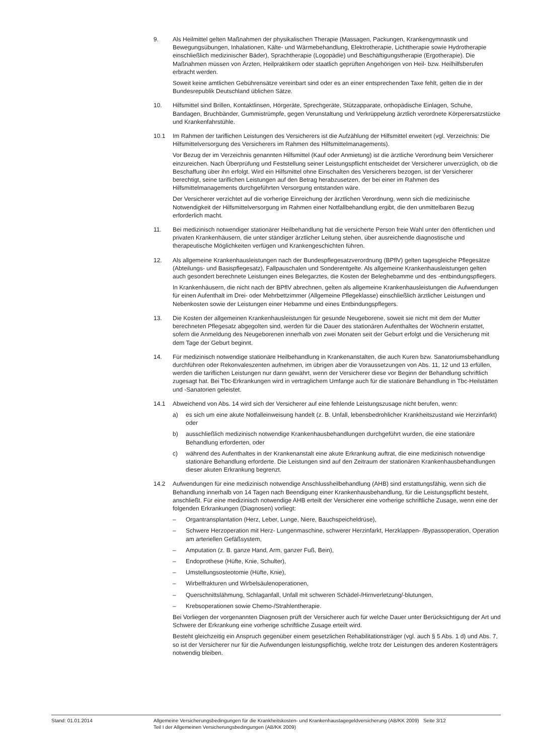9. Als Heilmittel gelten Maßnahmen der physikalischen Therapie (Massagen, Packungen, Krankengymnastik und Bewegungsübungen, Inhalationen, Kälte- und Wärmebehandlung, Elektrotherapie, Lichttherapie sowie Hydrotherapie einschließlich medizinischer Bäder), Sprachtherapie (Logopädie) und Beschäftigungstherapie (Ergotherapie). Die Maßnahmen müssen von Ärzten, Heilpraktikern oder staatlich geprüften Angehörigen von Heil- bzw. Heilhilfsberufen erbracht werden.
Soweit keine amtlichen Gebührensätze vereinbart sind oder es an einer entsprechenden Taxe fehlt, gelten die in der Bundesrepublik Deutschland üblichen Sätze.
10. Hilfsmittel sind Brillen, Kontaktlinsen, Hörgeräte, Sprechgeräte, Stützapparate, orthopädische Einlagen, Schuhe, Bandagen, Bruchbänder, Gummistrümpfe, gegen Verunstaltung und Verkrüppelung ärztlich verordnete Körperersatzstücke und Krankenfahrstühle.
10.1 Im Rahmen der tariflichen Leistungen des Versicherers ist die Aufzählung der Hilfsmittel erweitert (vgl. Verzeichnis: Die Hilfsmittelversorgung des Versicherers im Rahmen des Hilfsmittelmanagements).
Vor Bezug der im Verzeichnis genannten Hilfsmittel (Kauf oder Anmietung) ist die ärztliche Verordnung beim Versicherer einzureichen. Nach Überprüfung und Feststellung seiner Leistungspflicht entscheidet der Versicherer unverzüglich, ob die Beschaffung über ihn erfolgt. Wird ein Hilfsmittel ohne Einschalten des Versicherers bezogen, ist der Versicherer berechtigt, seine tariflichen Leistungen auf den Betrag herabzusetzen, der bei einer im Rahmen des Hilfsmittelmanagements durchgeführten Versorgung entstanden wäre.
Der Versicherer verzichtet auf die vorherige Einreichung der ärztlichen Verordnung, wenn sich die medizinische Notwendigkeit der Hilfsmittelversorgung im Rahmen einer Notfallbehandlung ergibt, die den unmittelbaren Bezug erforderlich macht.
11. Bei medizinisch notwendiger stationärer Heilbehandlung hat die versicherte Person freie Wahl unter den öffentlichen und privaten Krankenhäusern, die unter ständiger ärztlicher Leitung stehen, über ausreichende diagnostische und therapeutische Möglichkeiten verfügen und Krankengeschichten führen.
12. Als allgemeine Krankenhausleistungen nach der Bundespflegesatzverordnung (BPflV) gelten tagesgleiche Pflegesätze (Abteilungs- und Basispflegesatz), Fallpauschalen und Sonderentgelte. Als allgemeine Krankenhausleistungen gelten auch gesondert berechnete Leistungen eines Belegarztes, die Kosten der Beleghebamme und des -entbindungspflegers.
In Krankenhäusern, die nicht nach der BPflV abrechnen, gelten als allgemeine Krankenhausleistungen die Aufwendungen für einen Aufenthalt im Drei- oder Mehrbettzimmer (Allgemeine Pflegeklasse) einschließlich ärztlicher Leistungen und Nebenkosten sowie der Leistungen einer Hebamme und eines Entbindungspflegers.
13. Die Kosten der allgemeinen Krankenhausleistungen für gesunde Neugeborene, soweit sie nicht mit dem der Mutter berechneten Pflegesatz abgegolten sind, werden für die Dauer des stationären Aufenthaltes der Wöchnerin erstattet, sofern die Anmeldung des Neugeborenen innerhalb von zwei Monaten seit der Geburt erfolgt und die Versicherung mit dem Tage der Geburt beginnt.
14. Für medizinisch notwendige stationäre Heilbehandlung in Krankenanstalten, die auch Kuren bzw. Sanatoriumsbehandlung durchführen oder Rekonvaleszenten aufnehmen, im übrigen aber die Voraussetzungen von Abs. 11, 12 und 13 erfüllen, werden die tariflichen Leistungen nur dann gewährt, wenn der Versicherer diese vor Beginn der Behandlung schriftlich zugesagt hat. Bei Tbc-Erkrankungen wird in vertraglichem Umfange auch für die stationäre Behandlung in Tbc-Heilstätten und -Sanatorien geleistet.
14.1 Abweichend von Abs. 14 wird sich der Versicherer auf eine fehlende Leistungszusage nicht berufen, wenn:
a) es sich um eine akute Notfalleinweisung handelt (z. B. Unfall, lebensbedrohlicher Krankheitszustand wie Herzinfarkt) oder
b) ausschließlich medizinisch notwendige Krankenhausbehandlungen durchgeführt wurden, die eine stationäre Behandlung erforderten, oder
c) während des Aufenthaltes in der Krankenanstalt eine akute Erkrankung auftrat, die eine medizinisch notwendige stationäre Behandlung erforderte. Die Leistungen sind auf den Zeitraum der stationären Krankenhausbehandlungen dieser akuten Erkrankung begrenzt.
14.2 Aufwendungen für eine medizinisch notwendige Anschlussheilbehandlung (AHB) sind erstattungsfähig, wenn sich die Behandlung innerhalb von 14 Tagen nach Beendigung einer Krankenhausbehandlung, für die Leistungspflicht besteht, anschließt. Für eine medizinisch notwendige AHB erteilt der Versicherer eine vorherige schriftliche Zusage, wenn eine der folgenden Erkrankungen (Diagnosen) vorliegt:
– Organtransplantation (Herz, Leber, Lunge, Niere, Bauchspeicheldrüse),
– Schwere Herzoperation mit Herz- Lungenmaschine, schwerer Herzinfarkt, Herzklappen- /Bypassoperation, Operation am arteriellen Gefäßsystem,
– Amputation (z. B. ganze Hand, Arm, ganzer Fuß, Bein),
– Endoprothese (Hüfte, Knie, Schulter),
– Umstellungsosteotomie (Hüfte, Knie),
– Wirbelfrakturen und Wirbelsäulenoperationen,
– Querschnittslähmung, Schlaganfall, Unfall mit schweren Schädel-/Hirnverletzung/-blutungen,
– Krebsoperationen sowie Chemo-/Strahlentherapie.
Bei Vorliegen der vorgenannten Diagnosen prüft der Versicherer auch für welche Dauer unter Berücksichtigung der Art und Schwere der Erkrankung eine vorherige schriftliche Zusage erteilt wird.
Besteht gleichzeitig ein Anspruch gegenüber einem gesetzlichen Rehabilitationsträger (vgl. auch § 5 Abs. 1 d) und Abs. 7, so ist der Versicherer nur für die Aufwendungen leistungspflichtig, welche trotz der Leistungen des anderen Kostenträgers notwendig bleiben.
Stand: 01.01.2014 Allgemeine Versicherungsbedingungen für die Krankheitskosten- und Krankenhaustagegeldversicherung (AB/KK 2009) Seite 3/12
Teil I der Allgemeinen Versicherungsbedingungen (AB/KK 2009)